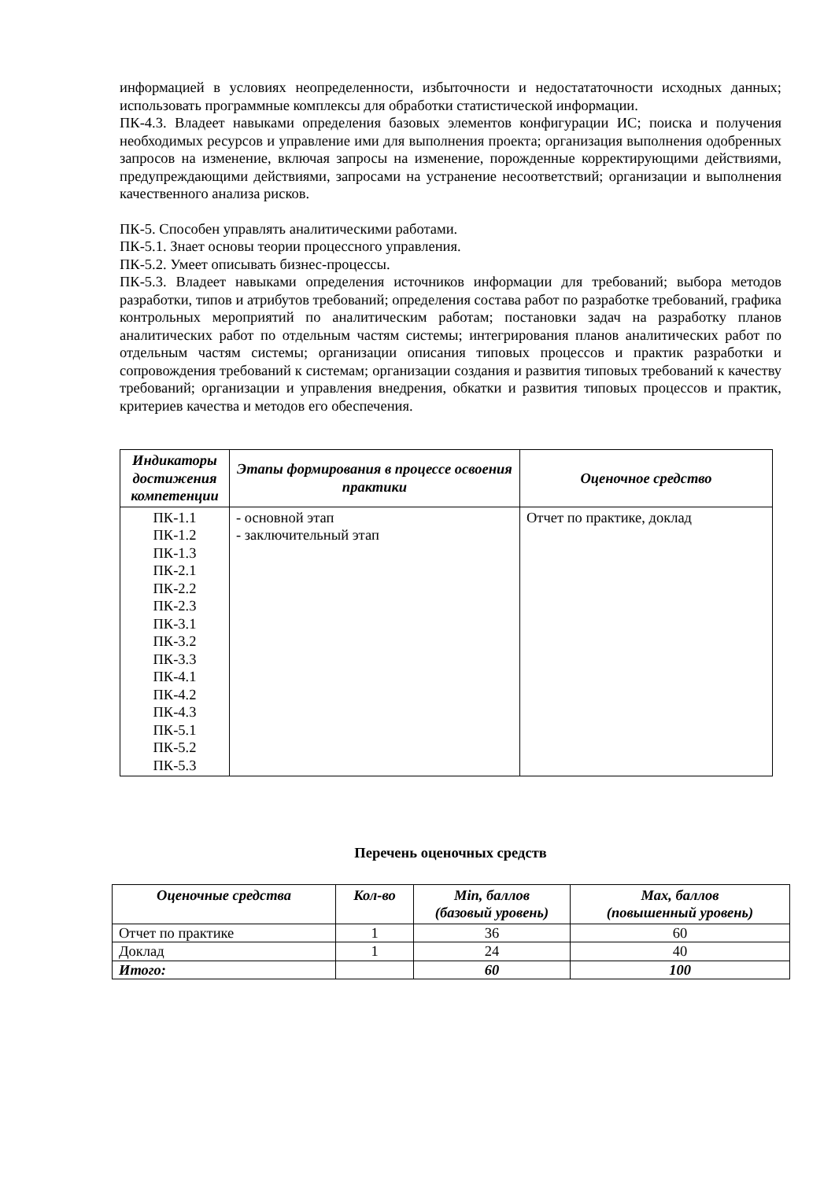информацией в условиях неопределенности, избыточности и недостататочности исходных данных; использовать программные комплексы для обработки статистической информации.
ПК-4.3. Владеет навыками определения базовых элементов конфигурации ИС; поиска и получения необходимых ресурсов и управление ими для выполнения проекта; организация выполнения одобренных запросов на изменение, включая запросы на изменение, порожденные корректирующими действиями, предупреждающими действиями, запросами на устранение несоответствий; организации и выполнения качественного анализа рисков.
ПК-5. Способен управлять аналитическими работами.
ПК-5.1. Знает основы теории процессного управления.
ПК-5.2. Умеет описывать бизнес-процессы.
ПК-5.3. Владеет навыками определения источников информации для требований; выбора методов разработки, типов и атрибутов требований; определения состава работ по разработке требований, графика контрольных мероприятий по аналитическим работам; постановки задач на разработку планов аналитических работ по отдельным частям системы; интегрирования планов аналитических работ по отдельным частям системы; организации описания типовых процессов и практик разработки и сопровождения требований к системам; организации создания и развития типовых требований к качеству требований; организации и управления внедрения, обкатки и развития типовых процессов и практик, критериев качества и методов его обеспечения.
| Индикаторы достижения компетенции | Этапы формирования в процессе освоения практики | Оценочное средство |
| --- | --- | --- |
| ПК-1.1 ПК-1.2 ПК-1.3 ПК-2.1 ПК-2.2 ПК-2.3 ПК-3.1 ПК-3.2 ПК-3.3 ПК-4.1 ПК-4.2 ПК-4.3 ПК-5.1 ПК-5.2 ПК-5.3 | - основной этап - заключительный этап | Отчет по практике, доклад |
Перечень оценочных средств
| Оценочные средства | Кол-во | Min, баллов (базовый уровень) | Max, баллов (повышенный уровень) |
| --- | --- | --- | --- |
| Отчет по практике | 1 | 36 | 60 |
| Доклад | 1 | 24 | 40 |
| Итого: | | 60 | 100 |